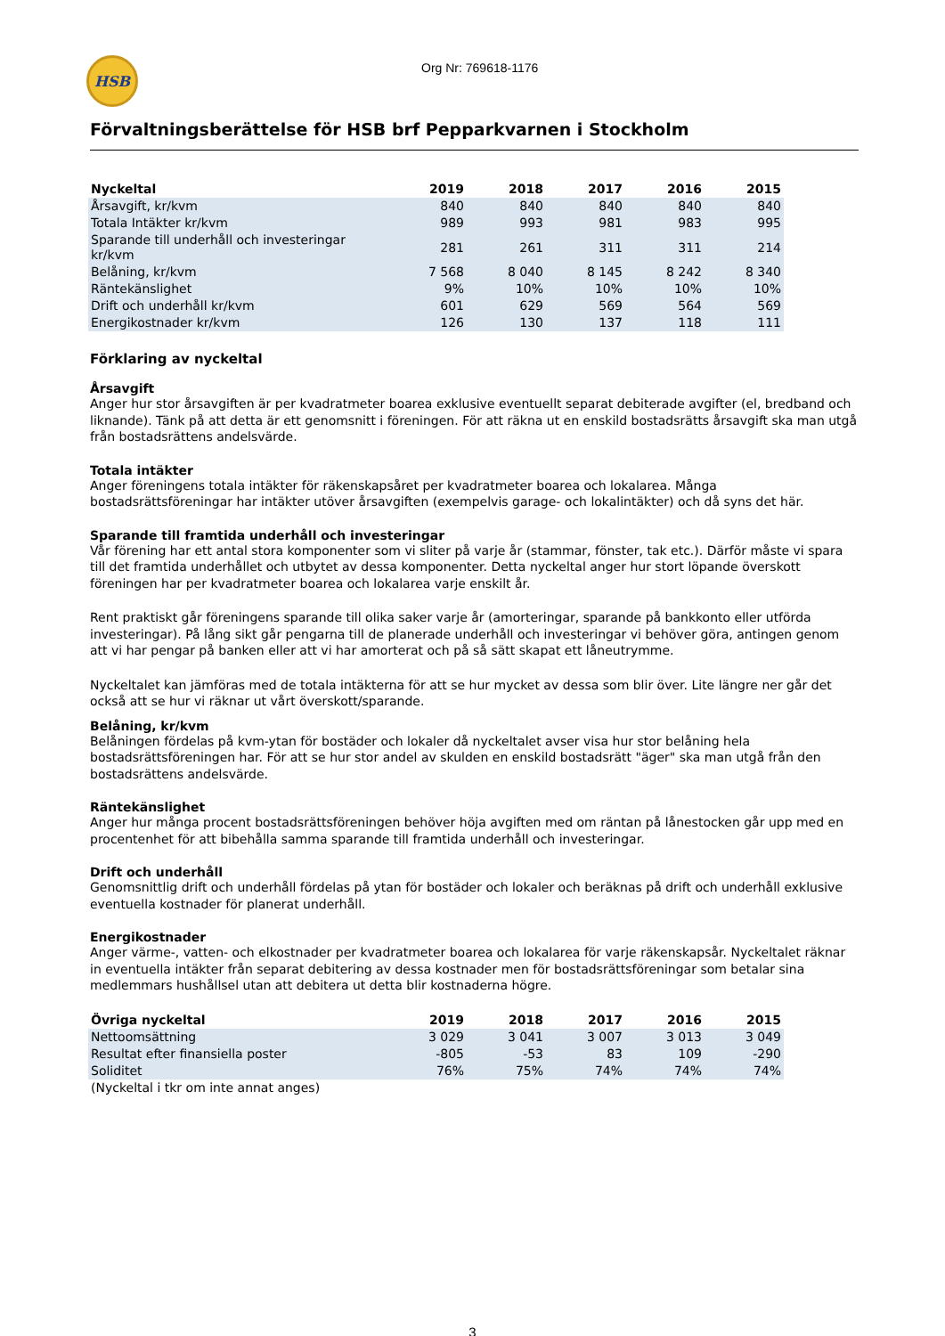HSB
Org Nr: 769618-1176
Förvaltningsberättelse för HSB brf Pepparkvarnen i Stockholm
| Nyckeltal | 2019 | 2018 | 2017 | 2016 | 2015 |
| --- | --- | --- | --- | --- | --- |
| Årsavgift, kr/kvm | 840 | 840 | 840 | 840 | 840 |
| Totala Intäkter kr/kvm | 989 | 993 | 981 | 983 | 995 |
| Sparande till underhåll och investeringar kr/kvm | 281 | 261 | 311 | 311 | 214 |
| Belåning, kr/kvm | 7 568 | 8 040 | 8 145 | 8 242 | 8 340 |
| Räntekänslighet | 9% | 10% | 10% | 10% | 10% |
| Drift och underhåll kr/kvm | 601 | 629 | 569 | 564 | 569 |
| Energikostnader kr/kvm | 126 | 130 | 137 | 118 | 111 |
Förklaring av nyckeltal
Årsavgift
Anger hur stor årsavgiften är per kvadratmeter boarea exklusive eventuellt separat debiterade avgifter (el, bredband och liknande). Tänk på att detta är ett genomsnitt i föreningen. För att räkna ut en enskild bostadsrätts årsavgift ska man utgå från bostadsrättens andelsvärde.
Totala intäkter
Anger föreningens totala intäkter för räkenskapsåret per kvadratmeter boarea och lokalarea. Många bostadsrättsföreningar har intäkter utöver årsavgiften (exempelvis garage- och lokalintäkter) och då syns det här.
Sparande till framtida underhåll och investeringar
Vår förening har ett antal stora komponenter som vi sliter på varje år (stammar, fönster, tak etc.). Därför måste vi spara till det framtida underhållet och utbytet av dessa komponenter. Detta nyckeltal anger hur stort löpande överskott föreningen har per kvadratmeter boarea och lokalarea varje enskilt år.
Rent praktiskt går föreningens sparande till olika saker varje år (amorteringar, sparande på bankkonto eller utförda investeringar). På lång sikt går pengarna till de planerade underhåll och investeringar vi behöver göra, antingen genom att vi har pengar på banken eller att vi har amorterat och på så sätt skapat ett låneutrymme.
Nyckeltalet kan jämföras med de totala intäkterna för att se hur mycket av dessa som blir över. Lite längre ner går det också att se hur vi räknar ut vårt överskott/sparande.
Belåning, kr/kvm
Belåningen fördelas på kvm-ytan för bostäder och lokaler då nyckeltalet avser visa hur stor belåning hela bostadsrättsföreningen har. För att se hur stor andel av skulden en enskild bostadsrätt "äger" ska man utgå från den bostadsrättens andelsvärde.
Räntekänslighet
Anger hur många procent bostadsrättsföreningen behöver höja avgiften med om räntan på lånestocken går upp med en procentenhet för att bibehålla samma sparande till framtida underhåll och investeringar.
Drift och underhåll
Genomsnittlig drift och underhåll fördelas på ytan för bostäder och lokaler och beräknas på drift och underhåll exklusive eventuella kostnader för planerat underhåll.
Energikostnader
Anger värme-, vatten- och elkostnader per kvadratmeter boarea och lokalarea för varje räkenskapsår. Nyckeltalet räknar in eventuella intäkter från separat debitering av dessa kostnader men för bostadsrättsföreningar som betalar sina medlemmars hushållsel utan att debitera ut detta blir kostnaderna högre.
| Övriga nyckeltal | 2019 | 2018 | 2017 | 2016 | 2015 |
| --- | --- | --- | --- | --- | --- |
| Nettoomsättning | 3 029 | 3 041 | 3 007 | 3 013 | 3 049 |
| Resultat efter finansiella poster | -805 | -53 | 83 | 109 | -290 |
| Soliditet | 76% | 75% | 74% | 74% | 74% |
| (Nyckeltal i tkr om inte annat anges) | | | | | |
3